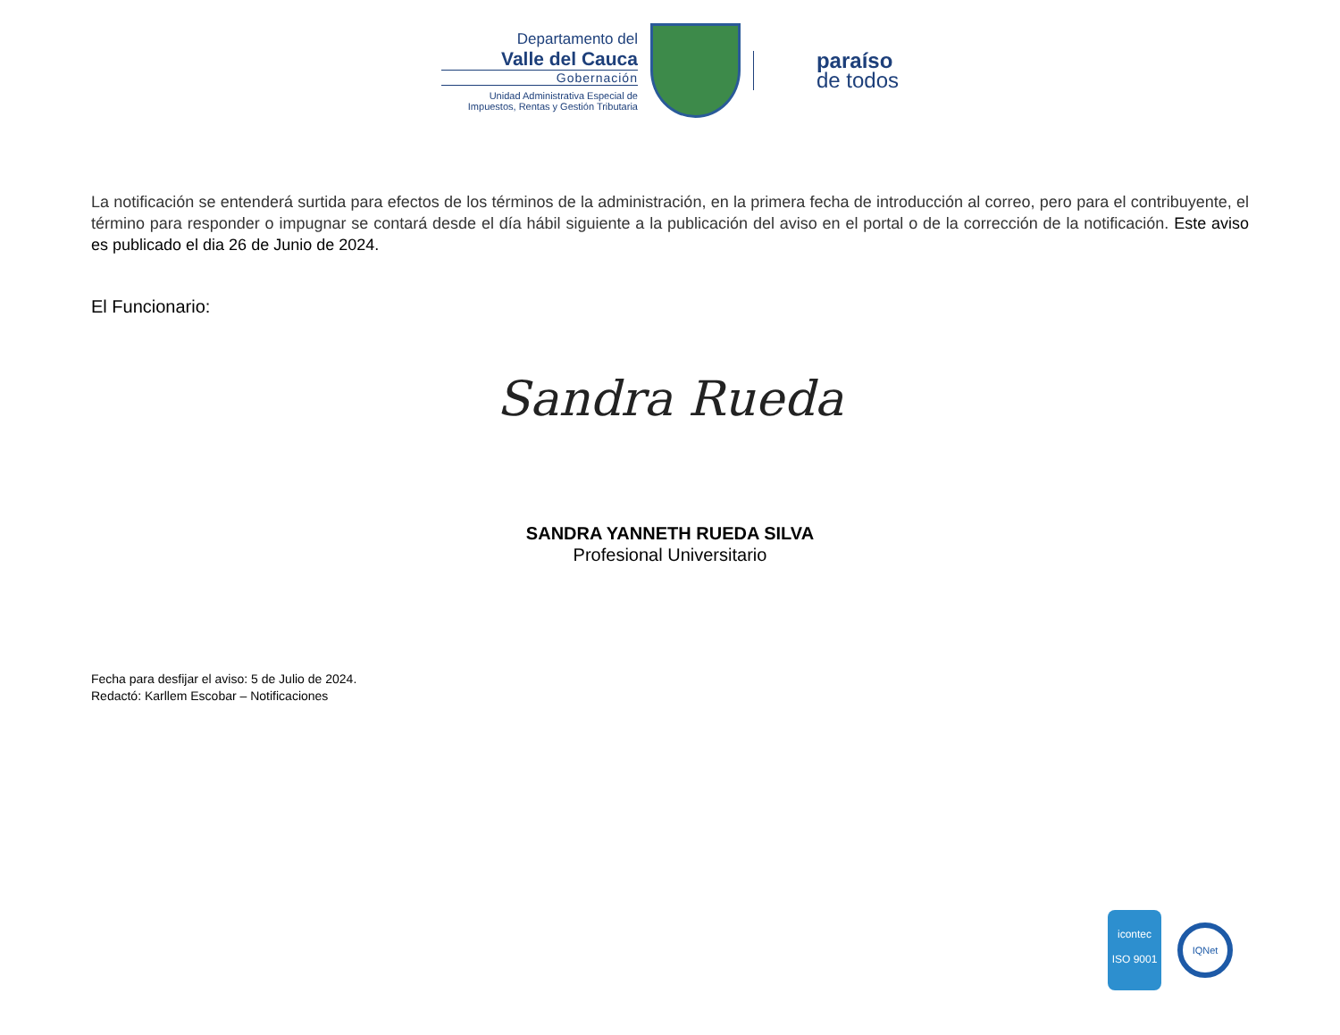Departamento del
Valle del Cauca
Gobernación
Unidad Administrativa Especial de Impuestos, Rentas y Gestión Tributaria
paraíso
de todos
La notificación se entenderá surtida para efectos de los términos de la administración, en la primera fecha de introducción al correo, pero para el contribuyente, el término para responder o impugnar se contará desde el día hábil siguiente a la publicación del aviso en el portal o de la corrección de la notificación. Este aviso es publicado el dia 26 de Junio de 2024.
El Funcionario:
Sandra Rueda
SANDRA YANNETH RUEDA SILVA
Profesional Universitario
Fecha para desfijar el aviso: 5 de Julio de 2024.
Redactó: Karllem Escobar – Notificaciones
icontec
ISO 9001
IQNet